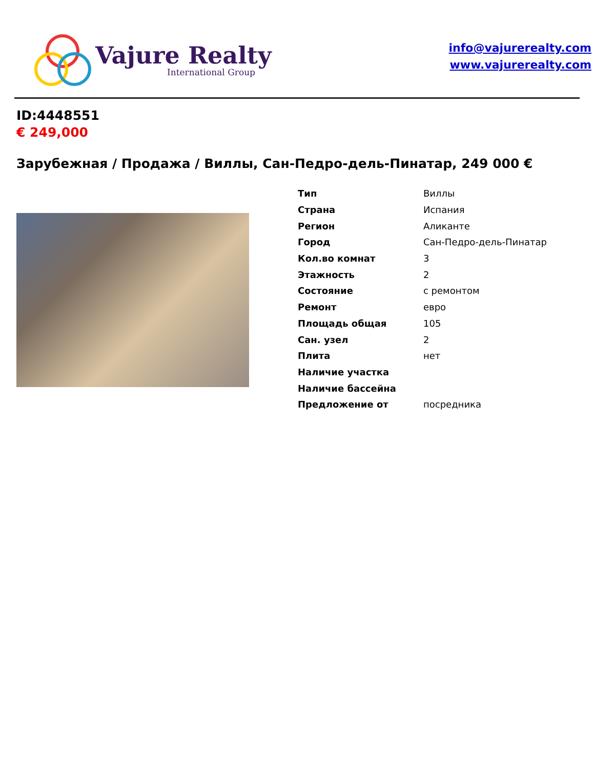Vajure Realty
International Group
info@vajurerealty.com
www.vajurerealty.com
ID:4448551
€ 249,000
Зарубежная / Продажа / Виллы, Сан-Педро-дель-Пинатар, 249 000 €
| Тип | Виллы |
| Страна | Испания |
| Регион | Аликанте |
| Город | Сан-Педро-дель-Пинатар |
| Кол.во комнат | 3 |
| Этажность | 2 |
| Состояние | с ремонтом |
| Ремонт | евро |
| Площадь общая | 105 |
| Сан. узел | 2 |
| Плита | нет |
| Наличие участка | |
| Наличие бассейна | |
| Предложение от | посредника |